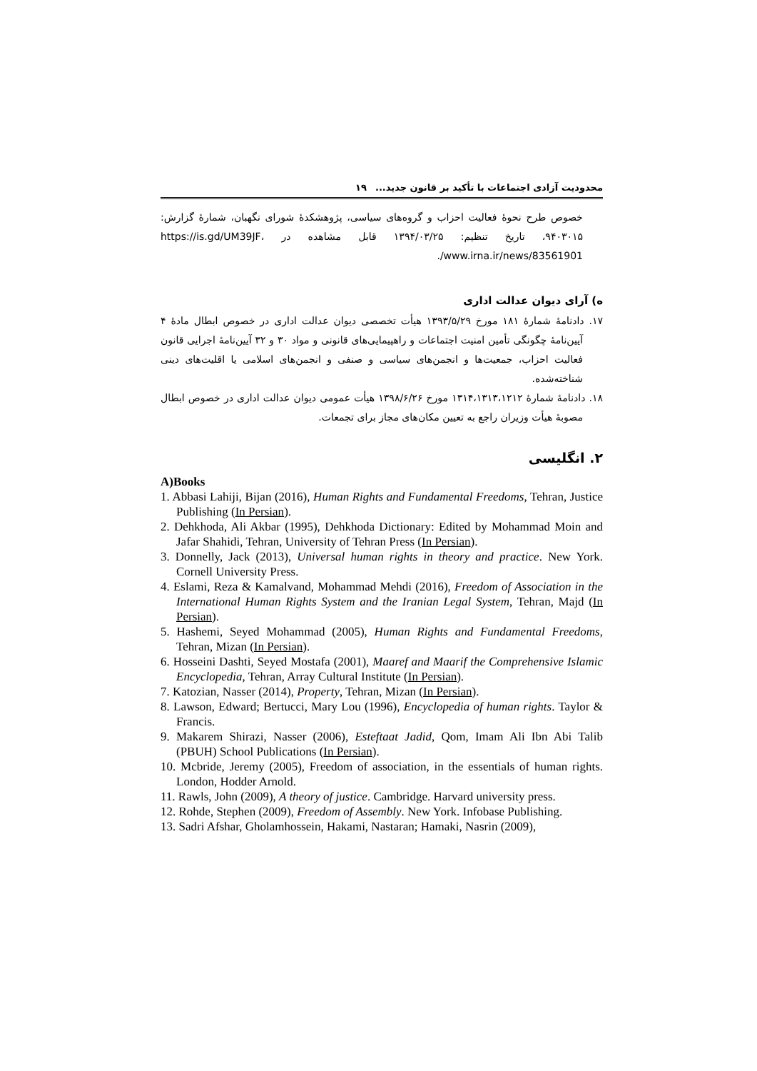محدودیت آزادی اجتماعات با تأکید بر قانون جدید... ۱۹
خصوص طرح نحوهٔ فعالیت احزاب و گروه‌های سیاسی، پژوهشکدهٔ شورای نگهبان، شمارهٔ گزارش: ۹۴۰۳۰۱۵، تاریخ تنظیم: ۱۳۹۴/۰۳/۲۵ قابل مشاهده در https://is.gd/UM39JF، www.irna.ir/news/83561901/.
ه) آرای دیوان عدالت اداری
۱۷. دادنامهٔ شمارهٔ ۱۸۱ مورخ ۱۳۹۳/۵/۲۹ هیأت تخصصی دیوان عدالت اداری در خصوص ابطال مادهٔ ۴ آیین‌نامهٔ چگونگی تأمین امنیت اجتماعات و راهپیمایی‌های قانونی و مواد ۳۰ و ۳۲ آیین‌نامهٔ اجرایی قانون فعالیت احزاب، جمعیت‌ها و انجمن‌های سیاسی و صنفی و انجمن‌های اسلامی یا اقلیت‌های دینی شناخته‌شده.
۱۸. دادنامهٔ شمارهٔ ۱۳۱۴،۱۳۱۳،۱۲۱۲ مورخ ۱۳۹۸/۶/۲۶ هیأت عمومی دیوان عدالت اداری در خصوص ابطال مصوبهٔ هیأت وزیران راجع به تعیین مکان‌های مجاز برای تجمعات.
۲. انگلیسی
A)Books
1. Abbasi Lahiji, Bijan (2016), Human Rights and Fundamental Freedoms, Tehran, Justice Publishing (In Persian).
2. Dehkhoda, Ali Akbar (1995), Dehkhoda Dictionary: Edited by Mohammad Moin and Jafar Shahidi, Tehran, University of Tehran Press (In Persian).
3. Donnelly, Jack (2013), Universal human rights in theory and practice. New York. Cornell University Press.
4. Eslami, Reza & Kamalvand, Mohammad Mehdi (2016), Freedom of Association in the International Human Rights System and the Iranian Legal System, Tehran, Majd (In Persian).
5. Hashemi, Seyed Mohammad (2005), Human Rights and Fundamental Freedoms, Tehran, Mizan (In Persian).
6. Hosseini Dashti, Seyed Mostafa (2001), Maaref and Maarif the Comprehensive Islamic Encyclopedia, Tehran, Array Cultural Institute (In Persian).
7. Katozian, Nasser (2014), Property, Tehran, Mizan (In Persian).
8. Lawson, Edward; Bertucci, Mary Lou (1996), Encyclopedia of human rights. Taylor & Francis.
9. Makarem Shirazi, Nasser (2006), Esteftaat Jadid, Qom, Imam Ali Ibn Abi Talib (PBUH) School Publications (In Persian).
10. Mcbride, Jeremy (2005), Freedom of association, in the essentials of human rights. London, Hodder Arnold.
11. Rawls, John (2009), A theory of justice. Cambridge. Harvard university press.
12. Rohde, Stephen (2009), Freedom of Assembly. New York. Infobase Publishing.
13. Sadri Afshar, Gholamhossein, Hakami, Nastaran; Hamaki, Nasrin (2009),